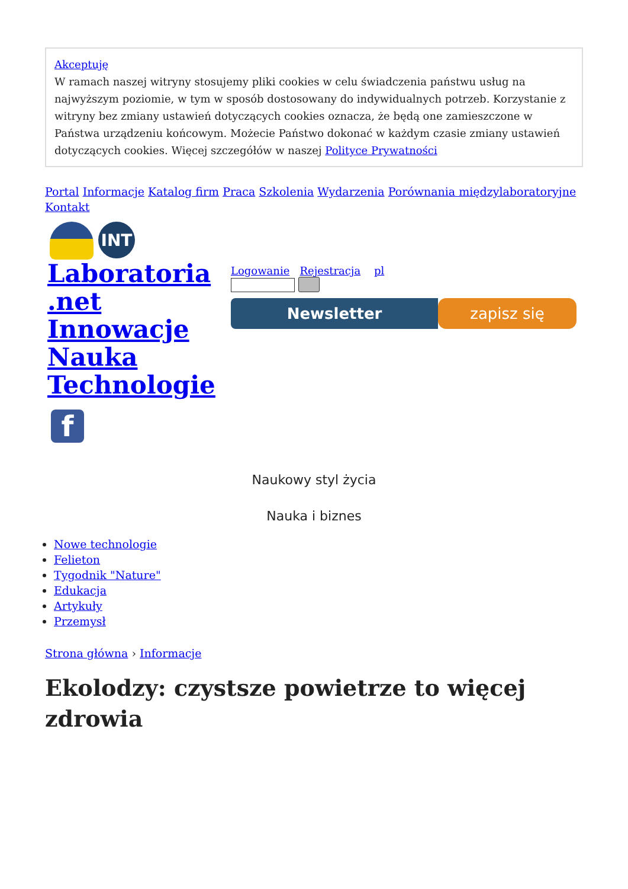Akceptuję
W ramach naszej witryny stosujemy pliki cookies w celu świadczenia państwu usług na najwyższym poziomie, w tym w sposób dostosowany do indywidualnych potrzeb. Korzystanie z witryny bez zmiany ustawień dotyczących cookies oznacza, że będą one zamieszczone w Państwa urządzeniu końcowym. Możecie Państwo dokonać w każdym czasie zmiany ustawień dotyczących cookies. Więcej szczegółów w naszej Polityce Prywatności
Portal Informacje Katalog firm Praca Szkolenia Wydarzenia Porównania międzylaboratoryjne Kontakt
INT
Laboratoria .net Innowacje Nauka Technologie
Logowanie Rejestracja pl
Newsletter zapisz się
f
Naukowy styl życia
Nauka i biznes
Nowe technologie
Felieton
Tygodnik "Nature"
Edukacja
Artykuły
Przemysł
Strona główna › Informacje
Ekolodzy: czystsze powietrze to więcej zdrowia